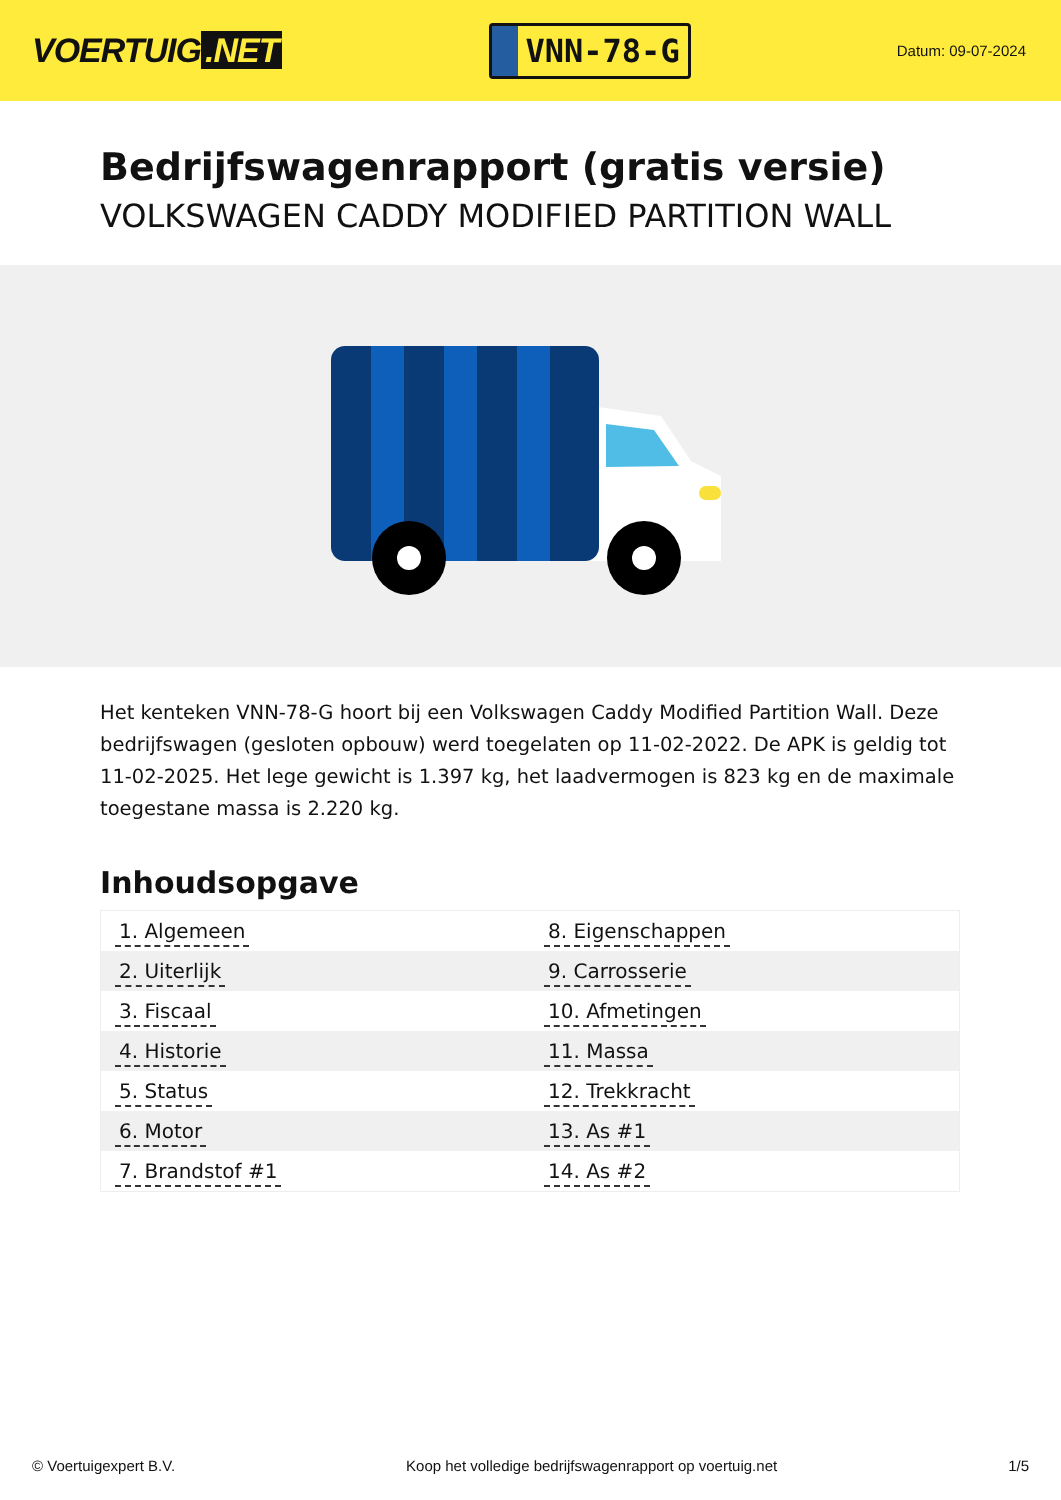VOERTUIG.NET
VNN-78-G
Datum: 09-07-2024
Bedrijfswagenrapport (gratis versie)
VOLKSWAGEN CADDY MODIFIED PARTITION WALL
Het kenteken VNN-78-G hoort bij een Volkswagen Caddy Modified Partition Wall. Deze bedrijfswagen (gesloten opbouw) werd toegelaten op 11-02-2022. De APK is geldig tot 11-02-2025. Het lege gewicht is 1.397 kg, het laadvermogen is 823 kg en de maximale toegestane massa is 2.220 kg.
Inhoudsopgave
| 1. Algemeen | 8. Eigenschappen |
| 2. Uiterlijk | 9. Carrosserie |
| 3. Fiscaal | 10. Afmetingen |
| 4. Historie | 11. Massa |
| 5. Status | 12. Trekkracht |
| 6. Motor | 13. As #1 |
| 7. Brandstof #1 | 14. As #2 |
© Voertuigexpert B.V. Koop het volledige bedrijfswagenrapport op voertuig.net 1/5